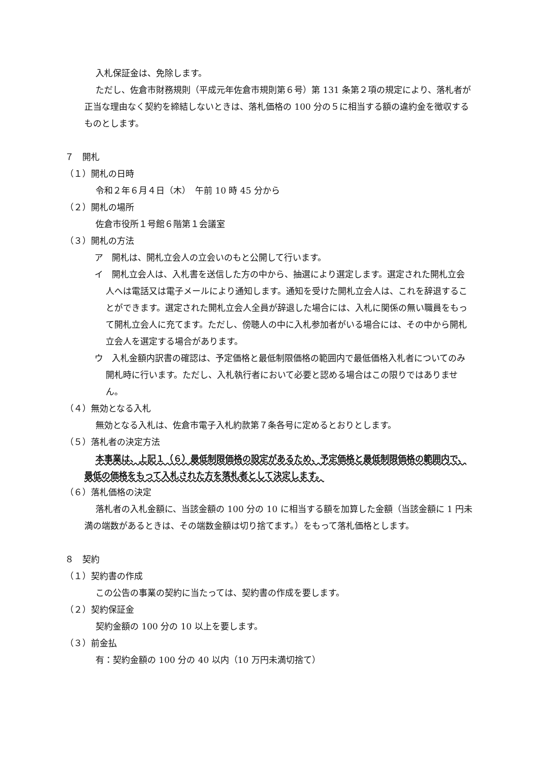入札保証金は、免除します。
ただし、佐倉市財務規則（平成元年佐倉市規則第６号）第 131 条第２項の規定により、落札者が正当な理由なく契約を締結しないときは、落札価格の 100 分の５に相当する額の違約金を徴収するものとします。
７　開札
（１）開札の日時
令和２年６月４日（木）　午前 10 時 45 分から
（２）開札の場所
佐倉市役所１号館６階第１会議室
（３）開札の方法
ア　開札は、開札立会人の立会いのもと公開して行います。
イ　開札立会人は、入札書を送信した方の中から、抽選により選定します。選定された開札立会人へは電話又は電子メールにより通知します。通知を受けた開札立会人は、これを辞退することができます。選定された開札立会人全員が辞退した場合には、入札に関係の無い職員をもって開札立会人に充てます。ただし、傍聴人の中に入札参加者がいる場合には、その中から開札立会人を選定する場合があります。
ウ　入札金額内訳書の確認は、予定価格と最低制限価格の範囲内で最低価格入札者についてのみ開札時に行います。ただし、入札執行者において必要と認める場合はこの限りではありません。
（４）無効となる入札
無効となる入札は、佐倉市電子入札約款第７条各号に定めるとおりとします。
（５）落札者の決定方法
本事業は、上記１（６）最低制限価格の設定があるため、予定価格と最低制限価格の範囲内で、最低の価格をもって入札された方を落札者として決定します。
（６）落札価格の決定
落札者の入札金額に、当該金額の 100 分の 10 に相当する額を加算した金額（当該金額に 1 円未満の端数があるときは、その端数金額は切り捨てます。）をもって落札価格とします。
８　契約
（１）契約書の作成
この公告の事業の契約に当たっては、契約書の作成を要します。
（２）契約保証金
契約金額の 100 分の 10 以上を要します。
（３）前金払
有：契約金額の 100 分の 40 以内（10 万円未満切捨て）